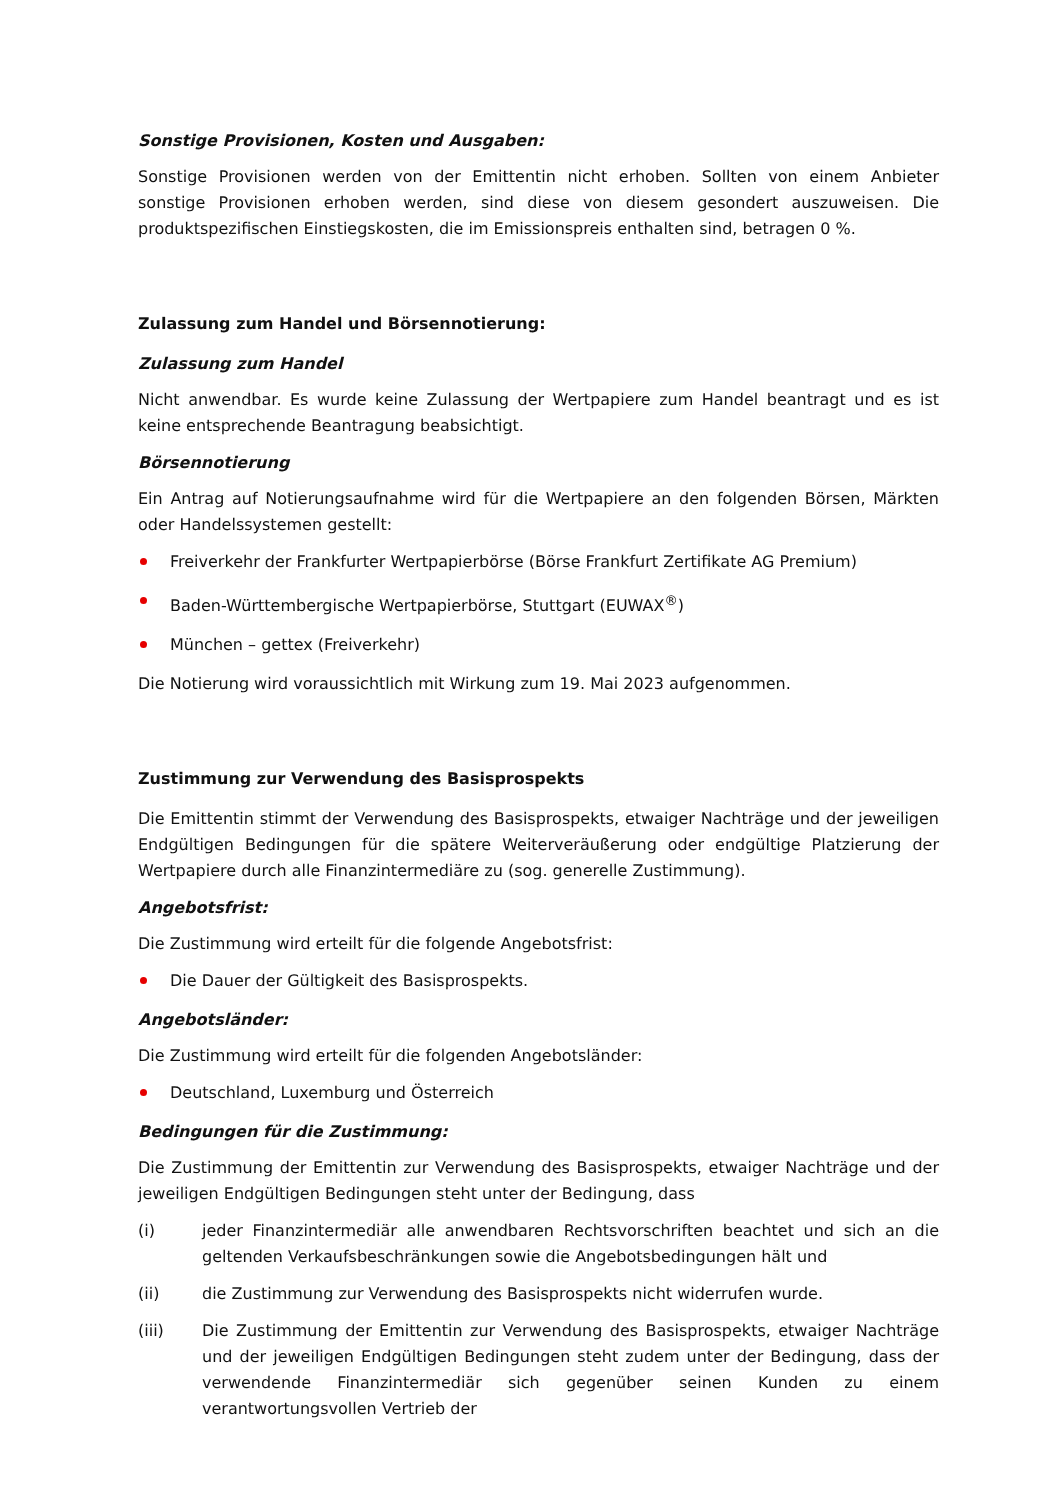Sonstige Provisionen, Kosten und Ausgaben:
Sonstige Provisionen werden von der Emittentin nicht erhoben. Sollten von einem Anbieter sonstige Provisionen erhoben werden, sind diese von diesem gesondert auszuweisen. Die produktspezifischen Einstiegskosten, die im Emissionspreis enthalten sind, betragen 0 %.
Zulassung zum Handel und Börsennotierung:
Zulassung zum Handel
Nicht anwendbar. Es wurde keine Zulassung der Wertpapiere zum Handel beantragt und es ist keine entsprechende Beantragung beabsichtigt.
Börsennotierung
Ein Antrag auf Notierungsaufnahme wird für die Wertpapiere an den folgenden Börsen, Märkten oder Handelssystemen gestellt:
Freiverkehr der Frankfurter Wertpapierbörse (Börse Frankfurt Zertifikate AG Premium)
Baden-Württembergische Wertpapierbörse, Stuttgart (EUWAX<sup>®</sup>)
München – gettex (Freiverkehr)
Die Notierung wird voraussichtlich mit Wirkung zum 19. Mai 2023 aufgenommen.
Zustimmung zur Verwendung des Basisprospekts
Die Emittentin stimmt der Verwendung des Basisprospekts, etwaiger Nachträge und der jeweiligen Endgültigen Bedingungen für die spätere Weiterveräußerung oder endgültige Platzierung der Wertpapiere durch alle Finanzintermediäre zu (sog. generelle Zustimmung).
Angebotsfrist:
Die Zustimmung wird erteilt für die folgende Angebotsfrist:
Die Dauer der Gültigkeit des Basisprospekts.
Angebotsländer:
Die Zustimmung wird erteilt für die folgenden Angebotsländer:
Deutschland, Luxemburg und Österreich
Bedingungen für die Zustimmung:
Die Zustimmung der Emittentin zur Verwendung des Basisprospekts, etwaiger Nachträge und der jeweiligen Endgültigen Bedingungen steht unter der Bedingung, dass
(i) jeder Finanzintermediär alle anwendbaren Rechtsvorschriften beachtet und sich an die geltenden Verkaufsbeschränkungen sowie die Angebotsbedingungen hält und
(ii) die Zustimmung zur Verwendung des Basisprospekts nicht widerrufen wurde.
(iii) Die Zustimmung der Emittentin zur Verwendung des Basisprospekts, etwaiger Nachträge und der jeweiligen Endgültigen Bedingungen steht zudem unter der Bedingung, dass der verwendende Finanzintermediär sich gegenüber seinen Kunden zu einem verantwortungsvollen Vertrieb der